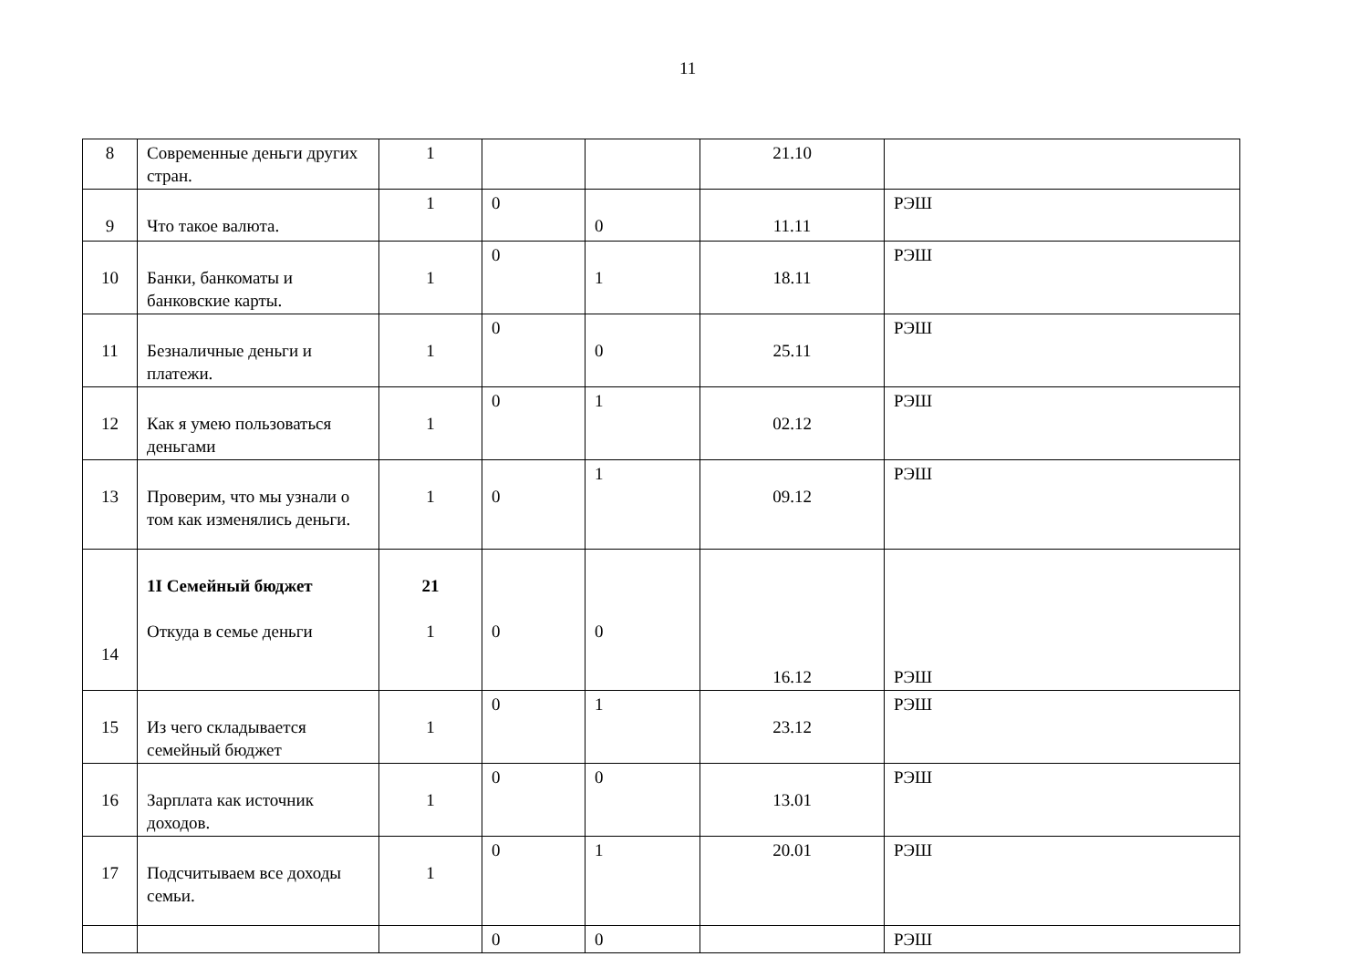11
| 8 | Современные деньги других стран. | 1 | | | 21.10 | |
| 9 | Что такое валюта. | 1 | 0 | 0 | 11.11 | РЭШ |
| 10 | Банки, банкоматы и банковские карты. | 1 | 0 | 1 | 18.11 | РЭШ |
| 11 | Безналичные деньги и платежи. | 1 | 0 | 0 | 25.11 | РЭШ |
| 12 | Как я умею пользоваться деньгами | 1 | 0 | 1 | 02.12 | РЭШ |
| 13 | Проверим, что мы узнали о том как изменялись деньги. | 1 | 0 | 1 | 09.12 | РЭШ |
| 14 | 1I Семейный бюджет Откуда в семье деньги | 21 1 | 0 | 0 | 16.12 | РЭШ |
| 15 | Из чего складывается семейный бюджет | 1 | 0 | 1 | 23.12 | РЭШ |
| 16 | Зарплата как источник доходов. | 1 | 0 | 0 | 13.01 | РЭШ |
| 17 | Подсчитываем все доходы семьи. | 1 | 0 | 1 | 20.01 | РЭШ |
| | | | 0 | 0 | | РЭШ |